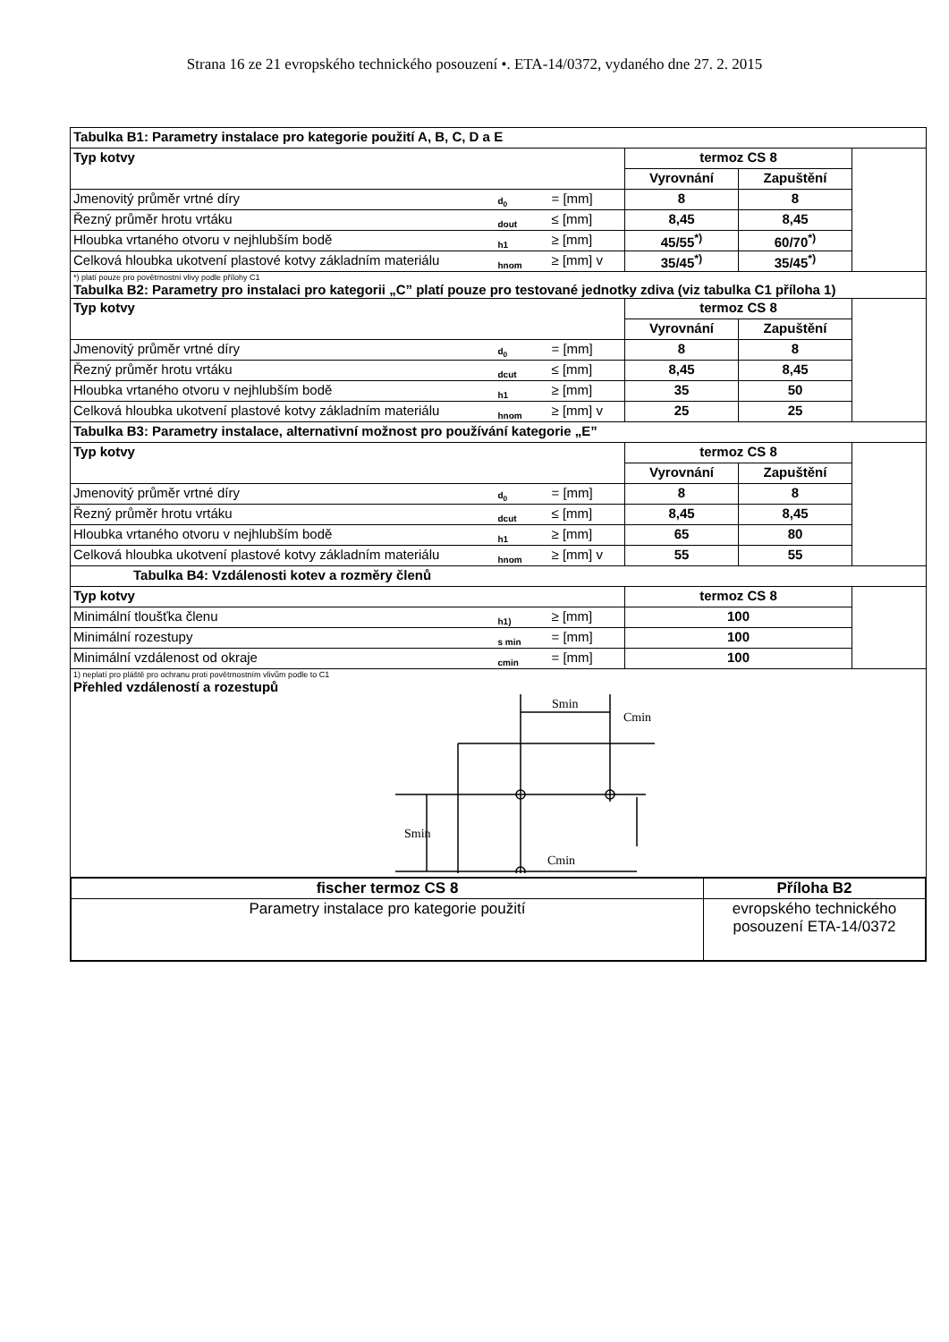Strana 16 ze 21 evropského technického posouzení •. ETA-14/0372, vydaného dne 27. 2. 2015
| Tabulka B1: Parametry instalace pro kategorie použití A, B, C, D a E | | | | | |
| Typ kotvy | | | termoz CS 8 | | |
| | | | Vyrovnání | Zapuštění | |
| Jmenovitý průměr vrtné díry | d<sub>0</sub> | = [mm] | 8 | 8 | |
| Řezný průměr hrotu vrtáku | dout | ≤ [mm] | 8,45 | 8,45 | |
| Hloubka vrtaného otvoru v nejhlubším bodě | h1 | ≥ [mm] | 45/55<sup>*)</sup> | 60/70<sup>*)</sup> | |
| Celková hloubka ukotvení plastové kotvy základním materiálu | hnom | ≥ [mm] v | 35/45<sup>*)</sup> | 35/45<sup>*)</sup> | |
| *) platí pouze pro povětrnostní vlivy podle přílohy C1 Tabulka B2: Parametry pro instalaci pro kategorii „C” platí pouze pro testované jednotky zdiva (viz tabulka C1 příloha 1) | | | | | |
| Typ kotvy | | | termoz CS 8 | | |
| | | | Vyrovnání | Zapuštění | |
| Jmenovitý průměr vrtné díry | d<sub>0</sub> | = [mm] | 8 | 8 | |
| Řezný průměr hrotu vrtáku | dcut | ≤ [mm] | 8,45 | 8,45 | |
| Hloubka vrtaného otvoru v nejhlubším bodě | h1 | ≥ [mm] | 35 | 50 | |
| Celková hloubka ukotvení plastové kotvy základním materiálu | hnom | ≥ [mm] v | 25 | 25 | |
| Tabulka B3: Parametry instalace, alternativní možnost pro používání kategorie „E” | | | | | |
| Typ kotvy | | | termoz CS 8 | | |
| | | | Vyrovnání | Zapuštění | |
| Jmenovitý průměr vrtné díry | d<sub>0</sub> | = [mm] | 8 | 8 | |
| Řezný průměr hrotu vrtáku | dcut | ≤ [mm] | 8,45 | 8,45 | |
| Hloubka vrtaného otvoru v nejhlubším bodě | h1 | ≥ [mm] | 65 | 80 | |
| Celková hloubka ukotvení plastové kotvy základním materiálu | hnom | ≥ [mm] v | 55 | 55 | |
| Tabulka B4: Vzdálenosti kotev a rozměry členů | | | | | |
| Typ kotvy | | | termoz CS 8 | | |
| Minimální tloušťka členu | h1) | ≥ [mm] | 100 | | |
| Minimální rozestupy | s min | = [mm] | 100 | | |
| Minimální vzdálenost od okraje | cmin | = [mm] | 100 | | |
| 1) neplatí pro pláště pro ochranu proti povětrnostním vlivům podle to C1 Přehled vzdáleností a rozestupů Smin Cmin Smin Cmin | | | | | |
| fischer termoz CS 8 | Příloha B2 |
| Parametry instalace pro kategorie použití | evropského technického posouzení ETA-14/0372 |